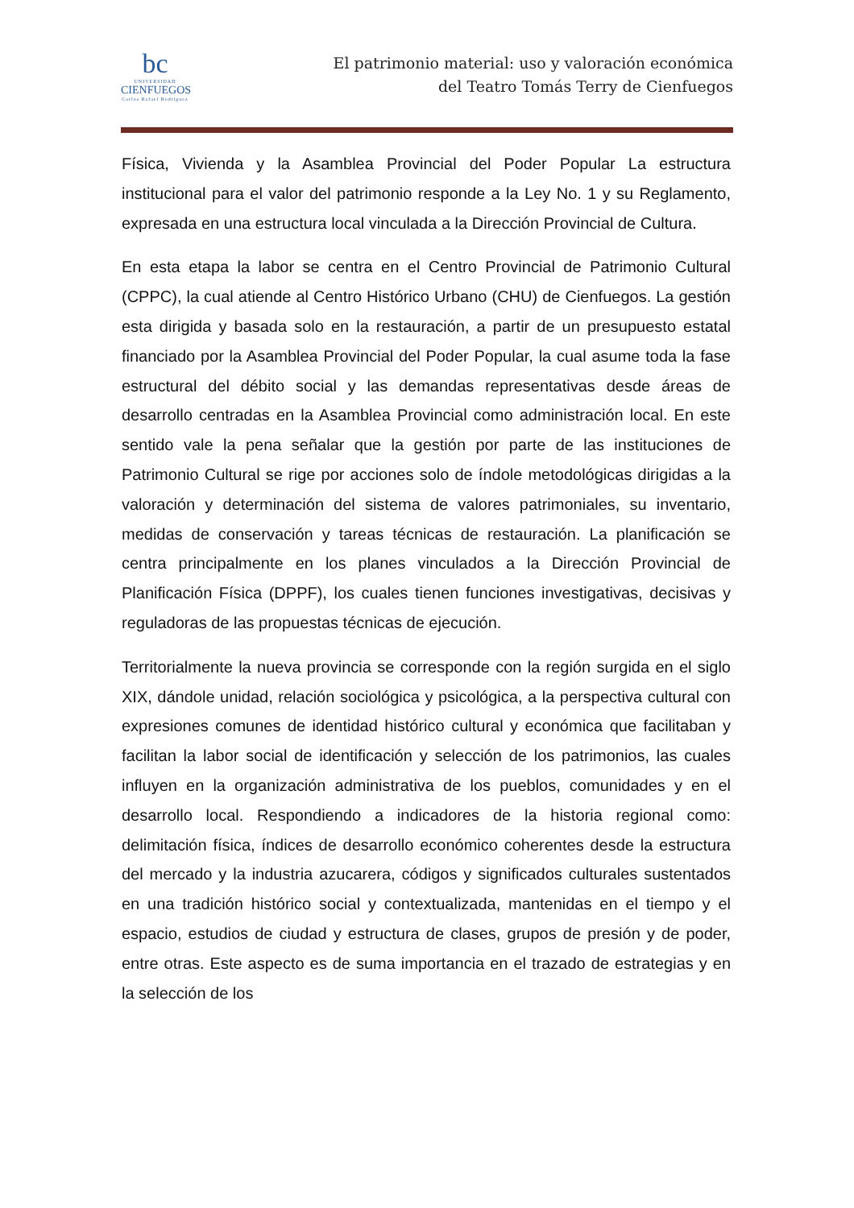bc
UNIVERSIDAD
CIENFUEGOS
Carlos Rafael Rodríguez
El patrimonio material: uso y valoración económica
del Teatro Tomás Terry de Cienfuegos
Física, Vivienda y la Asamblea Provincial del Poder Popular La estructura institucional para el valor del patrimonio responde a la Ley No. 1 y su Reglamento, expresada en una estructura local vinculada a la Dirección Provincial de Cultura.
En esta etapa la labor se centra en el Centro Provincial de Patrimonio Cultural (CPPC), la cual atiende al Centro Histórico Urbano (CHU) de Cienfuegos. La gestión esta dirigida y basada solo en la restauración, a partir de un presupuesto estatal financiado por la Asamblea Provincial del Poder Popular, la cual asume toda la fase estructural del débito social y las demandas representativas desde áreas de desarrollo centradas en la Asamblea Provincial como administración local. En este sentido vale la pena señalar que la gestión por parte de las instituciones de Patrimonio Cultural se rige por acciones solo de índole metodológicas dirigidas a la valoración y determinación del sistema de valores patrimoniales, su inventario, medidas de conservación y tareas técnicas de restauración. La planificación se centra principalmente en los planes vinculados a la Dirección Provincial de Planificación Física (DPPF), los cuales tienen funciones investigativas, decisivas y reguladoras de las propuestas técnicas de ejecución.
Territorialmente la nueva provincia se corresponde con la región surgida en el siglo XIX, dándole unidad, relación sociológica y psicológica, a la perspectiva cultural con expresiones comunes de identidad histórico cultural y económica que facilitaban y facilitan la labor social de identificación y selección de los patrimonios, las cuales influyen en la organización administrativa de los pueblos, comunidades y en el desarrollo local. Respondiendo a indicadores de la historia regional como: delimitación física, índices de desarrollo económico coherentes desde la estructura del mercado y la industria azucarera, códigos y significados culturales sustentados en una tradición histórico social y contextualizada, mantenidas en el tiempo y el espacio, estudios de ciudad y estructura de clases, grupos de presión y de poder, entre otras. Este aspecto es de suma importancia en el trazado de estrategias y en la selección de los